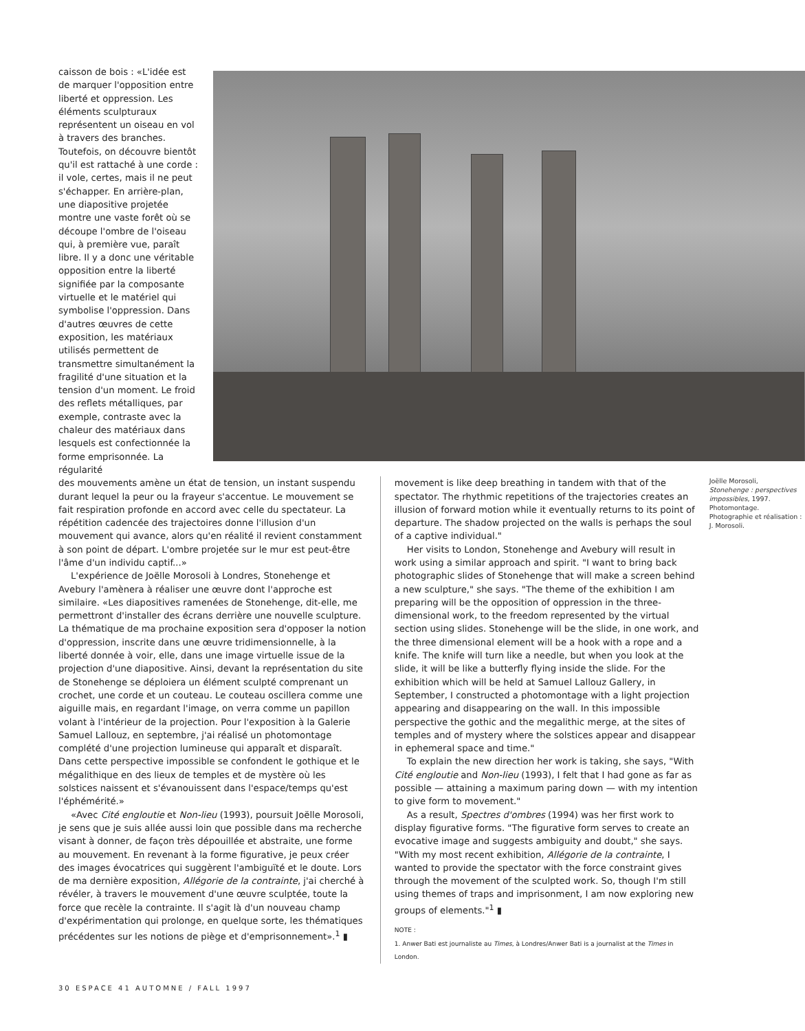caisson de bois : «L'idée est de marquer l'opposition entre liberté et oppression. Les éléments sculpturaux représentent un oiseau en vol à travers des branches. Toutefois, on découvre bientôt qu'il est rattaché à une corde : il vole, certes, mais il ne peut s'échapper. En arrière-plan, une diapositive projetée montre une vaste forêt où se découpe l'ombre de l'oiseau qui, à première vue, paraît libre. Il y a donc une véritable opposition entre la liberté signifiée par la composante virtuelle et le matériel qui symbolise l'oppression. Dans d'autres œuvres de cette exposition, les matériaux utilisés permettent de transmettre simultanément la fragilité d'une situation et la tension d'un moment. Le froid des reflets métalliques, par exemple, contraste avec la chaleur des matériaux dans lesquels est confectionnée la forme emprisonnée. La régularité
des mouvements amène un état de tension, un instant suspendu durant lequel la peur ou la frayeur s'accentue. Le mouvement se fait respiration profonde en accord avec celle du spectateur. La répétition cadencée des trajectoires donne l'illusion d'un mouvement qui avance, alors qu'en réalité il revient constamment à son point de départ. L'ombre projetée sur le mur est peut-être l'âme d'un individu captif...»
L'expérience de Joëlle Morosoli à Londres, Stonehenge et Avebury l'amènera à réaliser une œuvre dont l'approche est similaire. «Les diapositives ramenées de Stonehenge, dit-elle, me permettront d'installer des écrans derrière une nouvelle sculpture. La thématique de ma prochaine exposition sera d'opposer la notion d'oppression, inscrite dans une œuvre tridimensionnelle, à la liberté donnée à voir, elle, dans une image virtuelle issue de la projection d'une diapositive. Ainsi, devant la représentation du site de Stonehenge se déploiera un élément sculpté comprenant un crochet, une corde et un couteau. Le couteau oscillera comme une aiguille mais, en regardant l'image, on verra comme un papillon volant à l'intérieur de la projection. Pour l'exposition à la Galerie Samuel Lallouz, en septembre, j'ai réalisé un photomontage complété d'une projection lumineuse qui apparaît et disparaît. Dans cette perspective impossible se confondent le gothique et le mégalithique en des lieux de temples et de mystère où les solstices naissent et s'évanouissent dans l'espace/temps qu'est l'éphémérité.»
«Avec Cité engloutie et Non-lieu (1993), poursuit Joëlle Morosoli, je sens que je suis allée aussi loin que possible dans ma recherche visant à donner, de façon très dépouillée et abstraite, une forme au mouvement. En revenant à la forme figurative, je peux créer des images évocatrices qui suggèrent l'ambiguïté et le doute. Lors de ma dernière exposition, Allégorie de la contrainte, j'ai cherché à révéler, à travers le mouvement d'une œuvre sculptée, toute la force que recèle la contrainte. Il s'agit là d'un nouveau champ d'expérimentation qui prolonge, en quelque sorte, les thématiques précédentes sur les notions de piège et d'emprisonnement».<sup>1</sup> ▮
movement is like deep breathing in tandem with that of the spectator. The rhythmic repetitions of the trajectories creates an illusion of forward motion while it eventually returns to its point of departure. The shadow projected on the walls is perhaps the soul of a captive individual."
Her visits to London, Stonehenge and Avebury will result in work using a similar approach and spirit. "I want to bring back photographic slides of Stonehenge that will make a screen behind a new sculpture," she says. "The theme of the exhibition I am preparing will be the opposition of oppression in the three-dimensional work, to the freedom represented by the virtual section using slides. Stonehenge will be the slide, in one work, and the three dimensional element will be a hook with a rope and a knife. The knife will turn like a needle, but when you look at the slide, it will be like a butterfly flying inside the slide. For the exhibition which will be held at Samuel Lallouz Gallery, in September, I constructed a photomontage with a light projection appearing and disappearing on the wall. In this impossible perspective the gothic and the megalithic merge, at the sites of temples and of mystery where the solstices appear and disappear in ephemeral space and time."
To explain the new direction her work is taking, she says, "With Cité engloutie and Non-lieu (1993), I felt that I had gone as far as possible — attaining a maximum paring down — with my intention to give form to movement."
As a result, Spectres d'ombres (1994) was her first work to display figurative forms. "The figurative form serves to create an evocative image and suggests ambiguity and doubt," she says. "With my most recent exhibition, Allégorie de la contrainte, I wanted to provide the spectator with the force constraint gives through the movement of the sculpted work. So, though I'm still using themes of traps and imprisonment, I am now exploring new groups of elements."<sup>1</sup> ▮
NOTE :
1. Anwer Bati est journaliste au Times, à Londres/Anwer Bati is a journalist at the Times in London.
Joëlle Morosoli,
Stonehenge : perspectives impossibles, 1997.
Photomontage.
Photographie et réalisation : J. Morosoli.
30 ESPACE 41 AUTOMNE / FALL 1997